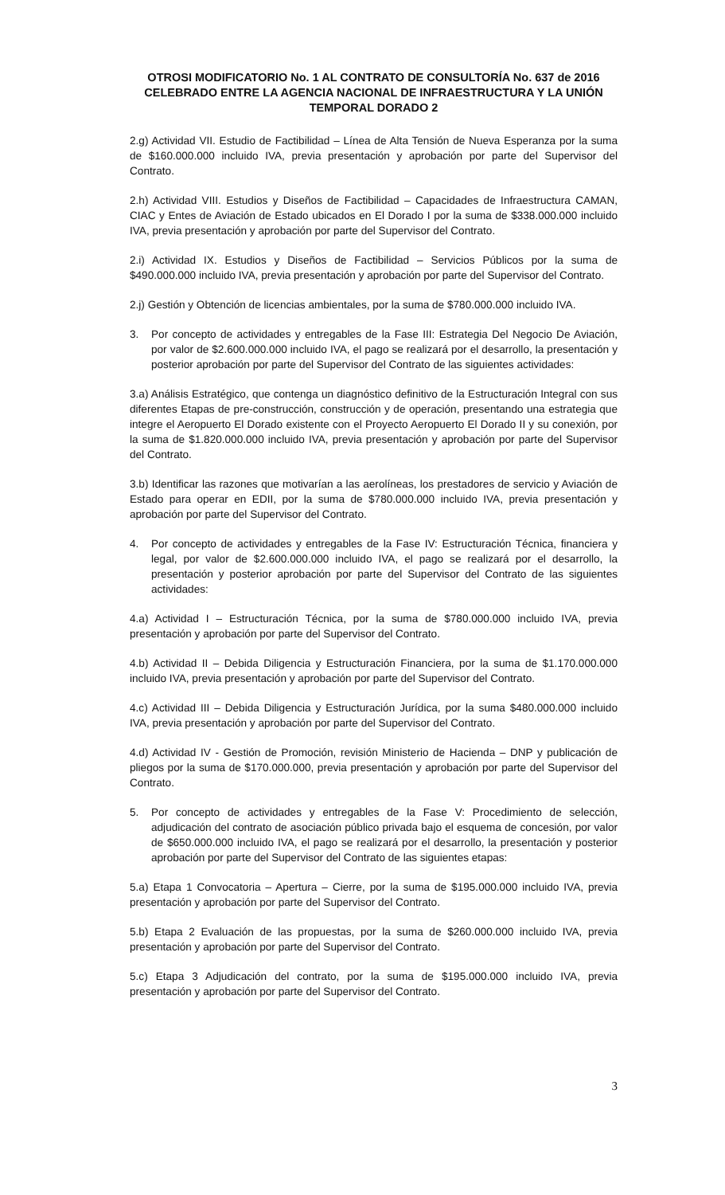OTROSI MODIFICATORIO No. 1 AL CONTRATO DE CONSULTORÍA No. 637 de 2016 CELEBRADO ENTRE LA AGENCIA NACIONAL DE INFRAESTRUCTURA Y LA UNIÓN TEMPORAL DORADO 2
2.g) Actividad VII. Estudio de Factibilidad – Línea de Alta Tensión de Nueva Esperanza por la suma de $160.000.000 incluido IVA, previa presentación y aprobación por parte del Supervisor del Contrato.
2.h) Actividad VIII. Estudios y Diseños de Factibilidad – Capacidades de Infraestructura CAMAN, CIAC y Entes de Aviación de Estado ubicados en El Dorado I por la suma de $338.000.000 incluido IVA, previa presentación y aprobación por parte del Supervisor del Contrato.
2.i) Actividad IX. Estudios y Diseños de Factibilidad – Servicios Públicos por la suma de $490.000.000 incluido IVA, previa presentación y aprobación por parte del Supervisor del Contrato.
2.j) Gestión y Obtención de licencias ambientales, por la suma de $780.000.000 incluido IVA.
3. Por concepto de actividades y entregables de la Fase III: Estrategia Del Negocio De Aviación, por valor de $2.600.000.000 incluido IVA, el pago se realizará por el desarrollo, la presentación y posterior aprobación por parte del Supervisor del Contrato de las siguientes actividades:
3.a) Análisis Estratégico, que contenga un diagnóstico definitivo de la Estructuración Integral con sus diferentes Etapas de pre-construcción, construcción y de operación, presentando una estrategia que integre el Aeropuerto El Dorado existente con el Proyecto Aeropuerto El Dorado II y su conexión, por la suma de $1.820.000.000 incluido IVA, previa presentación y aprobación por parte del Supervisor del Contrato.
3.b) Identificar las razones que motivarían a las aerolíneas, los prestadores de servicio y Aviación de Estado para operar en EDII, por la suma de $780.000.000 incluido IVA, previa presentación y aprobación por parte del Supervisor del Contrato.
4. Por concepto de actividades y entregables de la Fase IV: Estructuración Técnica, financiera y legal, por valor de $2.600.000.000 incluido IVA, el pago se realizará por el desarrollo, la presentación y posterior aprobación por parte del Supervisor del Contrato de las siguientes actividades:
4.a) Actividad I – Estructuración Técnica, por la suma de $780.000.000 incluido IVA, previa presentación y aprobación por parte del Supervisor del Contrato.
4.b) Actividad II – Debida Diligencia y Estructuración Financiera, por la suma de $1.170.000.000 incluido IVA, previa presentación y aprobación por parte del Supervisor del Contrato.
4.c) Actividad III – Debida Diligencia y Estructuración Jurídica, por la suma $480.000.000 incluido IVA, previa presentación y aprobación por parte del Supervisor del Contrato.
4.d) Actividad IV - Gestión de Promoción, revisión Ministerio de Hacienda – DNP y publicación de pliegos por la suma de $170.000.000, previa presentación y aprobación por parte del Supervisor del Contrato.
5. Por concepto de actividades y entregables de la Fase V: Procedimiento de selección, adjudicación del contrato de asociación público privada bajo el esquema de concesión, por valor de $650.000.000 incluido IVA, el pago se realizará por el desarrollo, la presentación y posterior aprobación por parte del Supervisor del Contrato de las siguientes etapas:
5.a) Etapa 1 Convocatoria – Apertura – Cierre, por la suma de $195.000.000 incluido IVA, previa presentación y aprobación por parte del Supervisor del Contrato.
5.b) Etapa 2 Evaluación de las propuestas, por la suma de $260.000.000 incluido IVA, previa presentación y aprobación por parte del Supervisor del Contrato.
5.c) Etapa 3 Adjudicación del contrato, por la suma de $195.000.000 incluido IVA, previa presentación y aprobación por parte del Supervisor del Contrato.
3